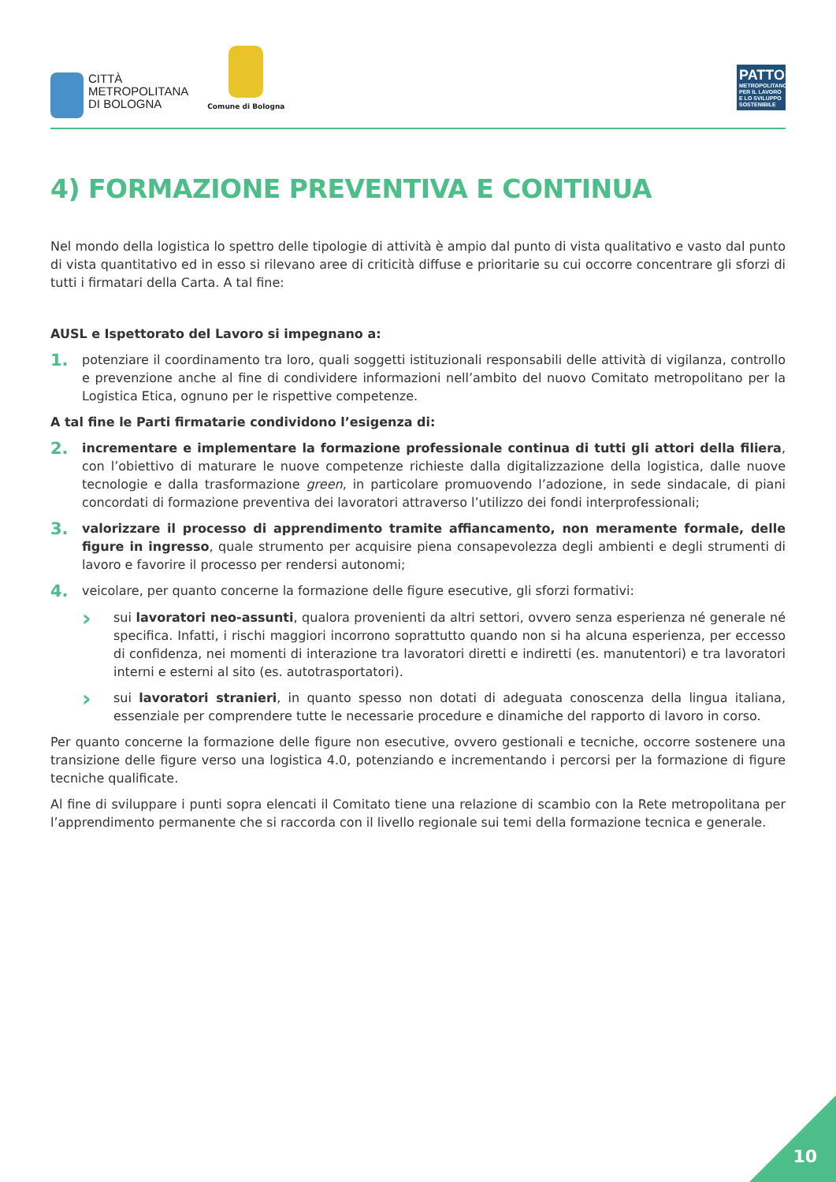CITTÀ
METROPOLITANA
DI BOLOGNA
Comune di Bologna
PATTO
METROPOLITANO PER IL LAVORO E LO SVILUPPO SOSTENIBILE
4) FORMAZIONE PREVENTIVA E CONTINUA
Nel mondo della logistica lo spettro delle tipologie di attività è ampio dal punto di vista qualitativo e vasto dal punto di vista quantitativo ed in esso si rilevano aree di criticità diffuse e prioritarie su cui occorre concentrare gli sforzi di tutti i firmatari della Carta. A tal fine:
AUSL e Ispettorato del Lavoro si impegnano a:
1.
potenziare il coordinamento tra loro, quali soggetti istituzionali responsabili delle attività di vigilanza, controllo e prevenzione anche al fine di condividere informazioni nell’ambito del nuovo Comitato metropolitano per la Logistica Etica, ognuno per le rispettive competenze.
A tal fine le Parti firmatarie condividono l’esigenza di:
2.
incrementare e implementare la formazione professionale continua di tutti gli attori della filiera, con l’obiettivo di maturare le nuove competenze richieste dalla digitalizzazione della logistica, dalle nuove tecnologie e dalla trasformazione green, in particolare promuovendo l’adozione, in sede sindacale, di piani concordati di formazione preventiva dei lavoratori attraverso l’utilizzo dei fondi interprofessionali;
3.
valorizzare il processo di apprendimento tramite affiancamento, non meramente formale, delle figure in ingresso, quale strumento per acquisire piena consapevolezza degli ambienti e degli strumenti di lavoro e favorire il processo per rendersi autonomi;
4.
veicolare, per quanto concerne la formazione delle figure esecutive, gli sforzi formativi:
›
sui lavoratori neo-assunti, qualora provenienti da altri settori, ovvero senza esperienza né generale né specifica. Infatti, i rischi maggiori incorrono soprattutto quando non si ha alcuna esperienza, per eccesso di confidenza, nei momenti di interazione tra lavoratori diretti e indiretti (es. manutentori) e tra lavoratori interni e esterni al sito (es. autotrasportatori).
›
sui lavoratori stranieri, in quanto spesso non dotati di adeguata conoscenza della lingua italiana, essenziale per comprendere tutte le necessarie procedure e dinamiche del rapporto di lavoro in corso.
Per quanto concerne la formazione delle figure non esecutive, ovvero gestionali e tecniche, occorre sostenere una transizione delle figure verso una logistica 4.0, potenziando e incrementando i percorsi per la formazione di figure tecniche qualificate.
Al fine di sviluppare i punti sopra elencati il Comitato tiene una relazione di scambio con la Rete metropolitana per l’apprendimento permanente che si raccorda con il livello regionale sui temi della formazione tecnica e generale.
10